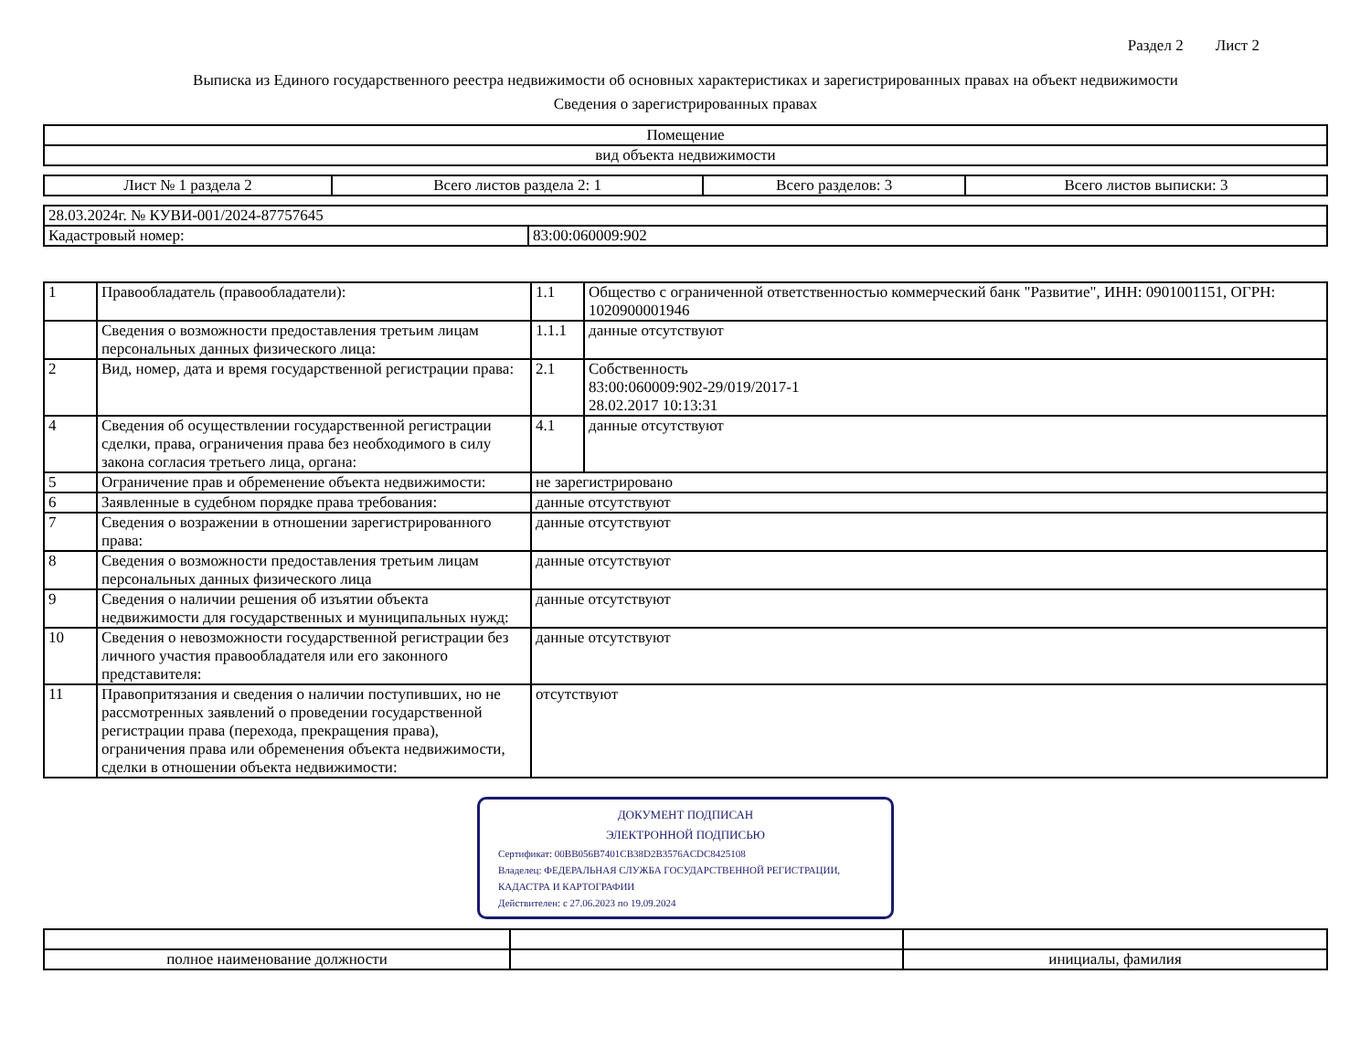Раздел 2 Лист 2
Выписка из Единого государственного реестра недвижимости об основных характеристиках и зарегистрированных правах на объект недвижимости
Сведения о зарегистрированных правах
| Помещение |
| вид объекта недвижимости |
| Лист № 1 раздела 2 | Всего листов раздела 2: 1 | Всего разделов: 3 | Всего листов выписки: 3 |
| 28.03.2024г. № КУВИ-001/2024-87757645 | |
| Кадастровый номер: | 83:00:060009:902 |
| 1 | Правообладатель (правообладатели): | 1.1 | Общество с ограниченной ответственностью коммерческий банк "Развитие", ИНН: 0901001151, ОГРН: 1020900001946 |
| | Сведения о возможности предоставления третьим лицам персональных данных физического лица: | 1.1.1 | данные отсутствуют |
| 2 | Вид, номер, дата и время государственной регистрации права: | 2.1 | Собственность 83:00:060009:902-29/019/2017-1 28.02.2017 10:13:31 |
| 4 | Сведения об осуществлении государственной регистрации сделки, права, ограничения права без необходимого в силу закона согласия третьего лица, органа: | 4.1 | данные отсутствуют |
| 5 | Ограничение прав и обременение объекта недвижимости: | не зарегистрировано | |
| 6 | Заявленные в судебном порядке права требования: | данные отсутствуют | |
| 7 | Сведения о возражении в отношении зарегистрированного права: | данные отсутствуют | |
| 8 | Сведения о возможности предоставления третьим лицам персональных данных физического лица | данные отсутствуют | |
| 9 | Сведения о наличии решения об изъятии объекта недвижимости для государственных и муниципальных нужд: | данные отсутствуют | |
| 10 | Сведения о невозможности государственной регистрации без личного участия правообладателя или его законного представителя: | данные отсутствуют | |
| 11 | Правопритязания и сведения о наличии поступивших, но не рассмотренных заявлений о проведении государственной регистрации права (перехода, прекращения права), ограничения права или обременения объекта недвижимости, сделки в отношении объекта недвижимости: | отсутствуют | |
ДОКУМЕНТ ПОДПИСАН
ЭЛЕКТРОННОЙ ПОДПИСЬЮ
Сертификат: 00BB056B7401CB38D2B3576ACDC8425108
Владелец: ФЕДЕРАЛЬНАЯ СЛУЖБА ГОСУДАРСТВЕННОЙ РЕГИСТРАЦИИ, КАДАСТРА И КАРТОГРАФИИ
Действителен: с 27.06.2023 по 19.09.2024
| полное наименование должности | | инициалы, фамилия |